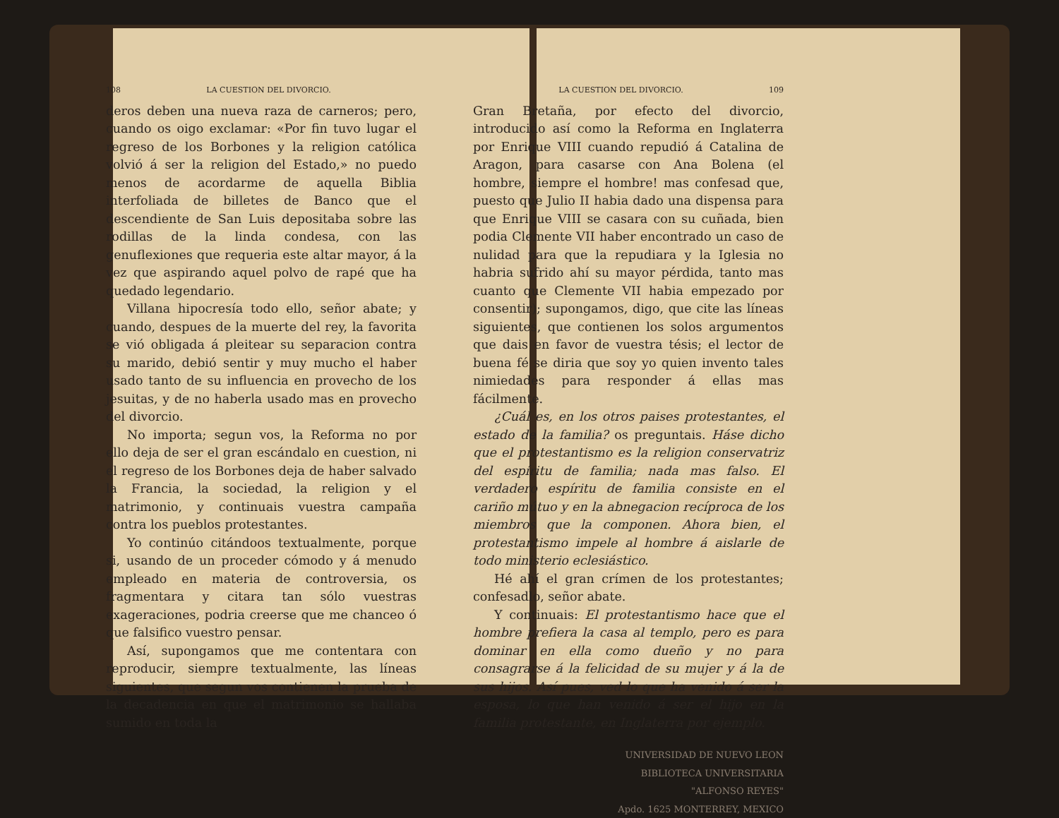108 LA CUESTION DEL DIVORCIO.
deros deben una nueva raza de carneros; pero, cuando os oigo exclamar: «Por fin tuvo lugar el regreso de los Borbones y la religion católica volvió á ser la religion del Estado,» no puedo menos de acordarme de aquella Biblia interfoliada de billetes de Banco que el descendiente de San Luis depositaba sobre las rodillas de la linda condesa, con las genuflexiones que requeria este altar mayor, á la vez que aspirando aquel polvo de rapé que ha quedado legendario.
Villana hipocresía todo ello, señor abate; y cuando, despues de la muerte del rey, la favorita se vió obligada á pleitear su separacion contra su marido, debió sentir y muy mucho el haber usado tanto de su influencia en provecho de los jesuitas, y de no haberla usado mas en provecho del divorcio.
No importa; segun vos, la Reforma no por ello deja de ser el gran escándalo en cuestion, ni el regreso de los Borbones deja de haber salvado la Francia, la sociedad, la religion y el matrimonio, y continuais vuestra campaña contra los pueblos protestantes.
Yo continúo citándoos textualmente, porque si, usando de un proceder cómodo y á menudo empleado en materia de controversia, os fragmentara y citara tan sólo vuestras exageraciones, podria creerse que me chanceo ó que falsifico vuestro pensar.
Así, supongamos que me contentara con reproducir, siempre textualmente, las líneas siguientes, que segun vos contienen la prueba de la decadencia en que el matrimonio se hallaba sumido en toda la
LA CUESTION DEL DIVORCIO. 109
Gran Bretaña, por efecto del divorcio, introducido así como la Reforma en Inglaterra por Enrique VIII cuando repudió á Catalina de Aragon, para casarse con Ana Bolena (el hombre, siempre el hombre! mas confesad que, puesto que Julio II habia dado una dispensa para que Enrique VIII se casara con su cuñada, bien podia Clemente VII haber encontrado un caso de nulidad para que la repudiara y la Iglesia no habria sufrido ahí su mayor pérdida, tanto mas cuanto que Clemente VII habia empezado por consentir); supongamos, digo, que cite las líneas siguientes, que contienen los solos argumentos que dais en favor de vuestra tésis; el lector de buena fé se diria que soy yo quien invento tales nimiedades para responder á ellas mas fácilmente.
¿Cuál es, en los otros paises protestantes, el estado de la familia? os preguntais. Háse dicho que el protestantismo es la religion conservatriz del espíritu de familia; nada mas falso. El verdadero espíritu de familia consiste en el cariño mútuo y en la abnegacion recíproca de los miembros que la componen. Ahora bien, el protestantismo impele al hombre á aislarle de todo ministerio eclesiástico.
Hé ahí el gran crímen de los protestantes; confesadlo, señor abate.
Y continuais: El protestantismo hace que el hombre prefiera la casa al templo, pero es para dominar en ella como dueño y no para consagrarse á la felicidad de su mujer y á la de sus hijos. Así pues, ved lo que ha venido á ser la esposa, lo que han venido á ser el hijo en la familia protestante, en Inglaterra por ejemplo.
UNIVERSIDAD DE NUEVO LEON
BIBLIOTECA UNIVERSITARIA
"ALFONSO REYES"
Apdo. 1625 MONTERREY, MEXICO